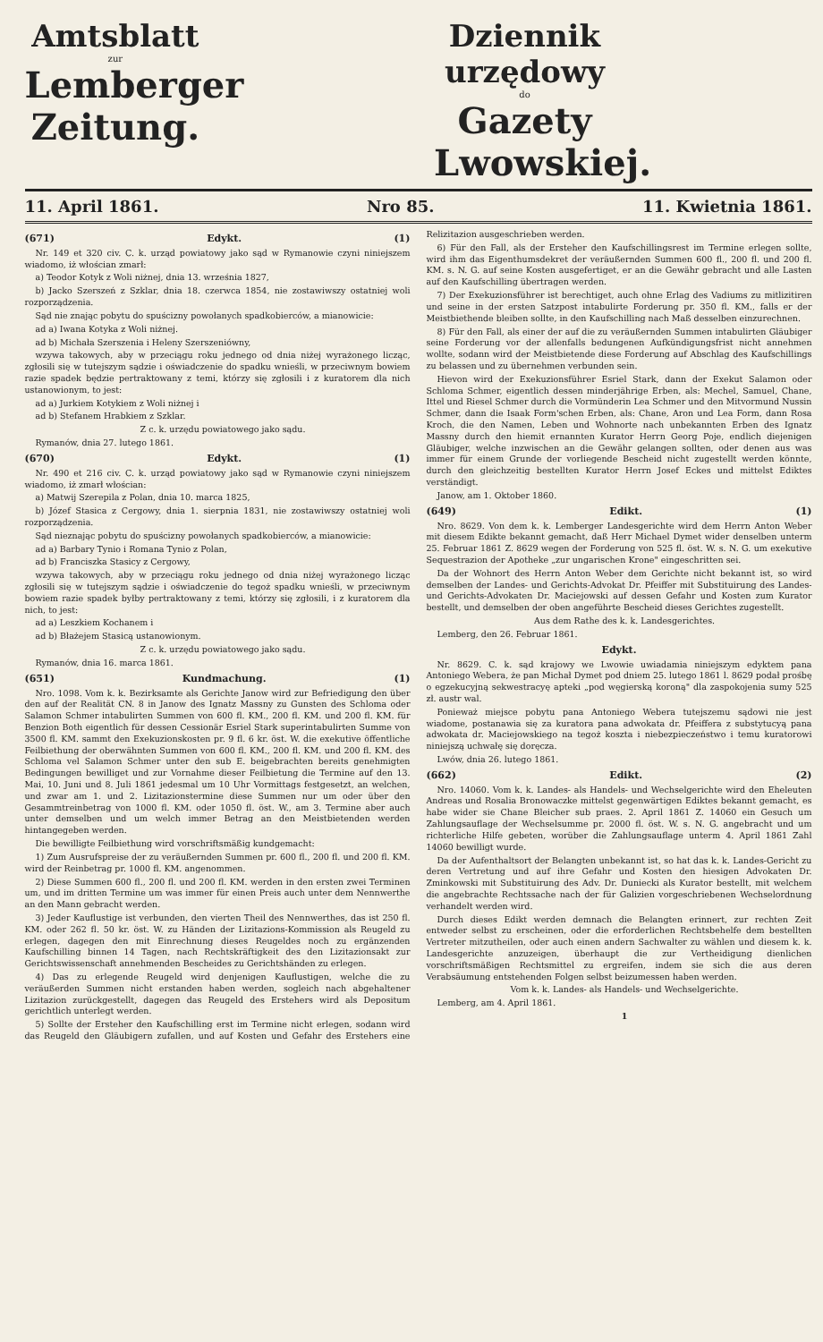Amtsblatt
zur
Lemberger Zeitung.
Dziennik urzędowy
do
Gazety Lwowskiej.
11. April 1861. Nro 85. 11. Kwietnia 1861.
(671) Edykt. (1)
Nr. 149 et 320 civ. C. k. urząd powiatowy jako sąd w Rymanowie czyni niniejszem wiadomo, iż włościan zmarł:
a) Teodor Kotyk z Woli niżnej, dnia 13. września 1827,
b) Jacko Szerszeń z Szklar, dnia 18. czerwca 1854, nie zostawiwszy ostatniej woli rozporządzenia.
Sąd nie znając pobytu do spuścizny powołanych spadkobierców, a mianowicie:
ad a) Iwana Kotyka z Woli niżnej.
ad b) Michała Szerszenia i Heleny Szerszeniówny,
wzywa takowych, aby w przeciągu roku jednego od dnia niżej wyrażonego licząc, zgłosili się w tutejszym sądzie i oświadczenie do spadku wnieśli, w przeciwnym bowiem razie spadek będzie pertraktowany z temi, którzy się zgłosili i z kuratorem dla nich ustanowionym, to jest:
ad a) Jurkiem Kotykiem z Woli niżnej i
ad b) Stefanem Hrabkiem z Szklar.
Z c. k. urzędu powiatowego jako sądu.
Rymanów, dnia 27. lutego 1861.
(670) Edykt. (1)
Nr. 490 et 216 civ. C. k. urząd powiatowy jako sąd w Rymanowie czyni niniejszem wiadomo, iż zmarł włościan:
a) Matwij Szerepila z Polan, dnia 10. marca 1825,
b) Józef Stasica z Cergowy, dnia 1. sierpnia 1831, nie zostawiwszy ostatniej woli rozporządzenia.
Sąd nieznając pobytu do spuścizny powołanych spadkobierców, a mianowicie:
ad a) Barbary Tynio i Romana Tynio z Polan,
ad b) Franciszka Stasicy z Cergowy,
wzywa takowych, aby w przeciągu roku jednego od dnia niżej wyrażonego licząc zgłosili się w tutejszym sądzie i oświadczenie do tegoż spadku wnieśli, w przeciwnym bowiem razie spadek byłby pertraktowany z temi, którzy się zgłosili, i z kuratorem dla nich, to jest:
ad a) Leszkiem Kochanem i
ad b) Błażejem Stasicą ustanowionym.
Z c. k. urzędu powiatowego jako sądu.
Rymanów, dnia 16. marca 1861.
(651) Kundmachung. (1)
Nro. 1098. Vom k. k. Bezirksamte als Gerichte Janow wird zur Befriedigung den über den auf der Realität CN. 8 in Janow des Ignatz Massny zu Gunsten des Schloma oder Salamon Schmer intabulirten Summen von 600 fl. KM., 200 fl. KM. und 200 fl. KM. für Benzion Both eigentlich für dessen Cessionär Esriel Stark superintabulirten Summe von 3500 fl. KM. sammt den Exekuzionskosten pr. 9 fl. 6 kr. öst. W. die exekutive öffentliche Feilbiethung der oberwähnten Summen von 600 fl. KM., 200 fl. KM. und 200 fl. KM. des Schloma vel Salamon Schmer unter den sub E. beigebrachten bereits genehmigten Bedingungen bewilliget und zur Vornahme dieser Feilbietung die Termine auf den 13. Mai, 10. Juni und 8. Juli 1861 jedesmal um 10 Uhr Vormittags festgesetzt, an welchen, und zwar am 1. und 2. Lizitazionstermine diese Summen nur um oder über den Gesammtreinbetrag von 1000 fl. KM. oder 1050 fl. öst. W., am 3. Termine aber auch unter demselben und um welch immer Betrag an den Meistbietenden werden hintangegeben werden.
Die bewilligte Feilbiethung wird vorschriftsmäßig kundgemacht:
1) Zum Ausrufspreise der zu veräußernden Summen pr. 600 fl., 200 fl. und 200 fl. KM. wird der Reinbetrag pr. 1000 fl. KM. angenommen.
2) Diese Summen 600 fl., 200 fl. und 200 fl. KM. werden in den ersten zwei Terminen um, und im dritten Termine um was immer für einen Preis auch unter dem Nennwerthe an den Mann gebracht werden.
3) Jeder Kauflustige ist verbunden, den vierten Theil des Nennwerthes, das ist 250 fl. KM. oder 262 fl. 50 kr. öst. W. zu Händen der Lizitazions-Kommission als Reugeld zu erlegen, dagegen den mit Einrechnung dieses Reugeldes noch zu ergänzenden Kaufschilling binnen 14 Tagen, nach Rechtskräftigkeit des den Lizitazionsakt zur Gerichtswissenschaft annehmenden Bescheides zu Gerichtshänden zu erlegen.
4) Das zu erlegende Reugeld wird denjenigen Kauflustigen, welche die zu veräußerden Summen nicht erstanden haben werden, sogleich nach abgehaltener Lizitazion zurückgestellt, dagegen das Reugeld des Erstehers wird als Depositum gerichtlich unterlegt werden.
5) Sollte der Ersteher den Kaufschilling erst im Termine nicht erlegen, sodann wird das Reugeld den Gläubigern zufallen, und auf Kosten und Gefahr des Erstehers eine Relizitazion ausgeschrieben werden.
6) Für den Fall, als der Ersteher den Kaufschillingsrest im Termine erlegen sollte, wird ihm das Eigenthumsdekret der veräußernden Summen 600 fl., 200 fl. und 200 fl. KM. s. N. G. auf seine Kosten ausgefertiget, er an die Gewähr gebracht und alle Lasten auf den Kaufschilling übertragen werden.
7) Der Exekuzionsführer ist berechtiget, auch ohne Erlag des Vadiums zu mitlizitiren und seine in der ersten Satzpost intabulirte Forderung pr. 350 fl. KM., falls er der Meistbiethende bleiben sollte, in den Kaufschilling nach Maß desselben einzurechnen.
8) Für den Fall, als einer der auf die zu veräußernden Summen intabulirten Gläubiger seine Forderung vor der allenfalls bedungenen Aufkündigungsfrist nicht annehmen wollte, sodann wird der Meistbietende diese Forderung auf Abschlag des Kaufschillings zu belassen und zu übernehmen verbunden sein.
Hievon wird der Exekuzionsführer Esriel Stark, dann der Exekut Salamon oder Schloma Schmer, eigentlich dessen minderjährige Erben, als: Mechel, Samuel, Chane, Ittel und Riesel Schmer durch die Vormünderin Lea Schmer und den Mitvormund Nussin Schmer, dann die Isaak Form'schen Erben, als: Chane, Aron und Lea Form, dann Rosa Kroch, die den Namen, Leben und Wohnorte nach unbekannten Erben des Ignatz Massny durch den hiemit ernannten Kurator Herrn Georg Poje, endlich diejenigen Gläubiger, welche inzwischen an die Gewähr gelangen sollten, oder denen aus was immer für einem Grunde der vorliegende Bescheid nicht zugestellt werden könnte, durch den gleichzeitig bestellten Kurator Herrn Josef Eckes und mittelst Ediktes verständigt.
Janow, am 1. Oktober 1860.
(649) Edikt. (1)
Nro. 8629. Von dem k. k. Lemberger Landesgerichte wird dem Herrn Anton Weber mit diesem Edikte bekannt gemacht, daß Herr Michael Dymet wider denselben unterm 25. Februar 1861 Z. 8629 wegen der Forderung von 525 fl. öst. W. s. N. G. um exekutive Sequestrazion der Apotheke „zur ungarischen Krone" eingeschritten sei.
Da der Wohnort des Herrn Anton Weber dem Gerichte nicht bekannt ist, so wird demselben der Landes- und Gerichts-Advokat Dr. Pfeiffer mit Substituirung des Landes- und Gerichts-Advokaten Dr. Maciejowski auf dessen Gefahr und Kosten zum Kurator bestellt, und demselben der oben angeführte Bescheid dieses Gerichtes zugestellt.
Aus dem Rathe des k. k. Landesgerichtes.
Lemberg, den 26. Februar 1861.
Edykt.
Nr. 8629. C. k. sąd krajowy we Lwowie uwiadamia niniejszym edyktem pana Antoniego Webera, że pan Michał Dymet pod dniem 25. lutego 1861 l. 8629 podał prośbę o egzekucyjną sekwestracyę apteki „pod węgierską koroną" dla zaspokojenia sumy 525 zł. austr wal.
Ponieważ miejsce pobytu pana Antoniego Webera tutejszemu sądowi nie jest wiadome, postanawia się za kuratora pana adwokata dr. Pfeiffera z substytucyą pana adwokata dr. Maciejowskiego na tegoż koszta i niebezpieczeństwo i temu kuratorowi niniejszą uchwałę się doręcza.
Lwów, dnia 26. lutego 1861.
(662) Edikt. (2)
Nro. 14060. Vom k. k. Landes- als Handels- und Wechselgerichte wird den Eheleuten Andreas und Rosalia Bronowaczke mittelst gegenwärtigen Ediktes bekannt gemacht, es habe wider sie Chane Bleicher sub praes. 2. April 1861 Z. 14060 ein Gesuch um Zahlungsauflage der Wechselsumme pr. 2000 fl. öst. W. s. N. G. angebracht und um richterliche Hilfe gebeten, worüber die Zahlungsauflage unterm 4. April 1861 Zahl 14060 bewilligt wurde.
Da der Aufenthaltsort der Belangten unbekannt ist, so hat das k. k. Landes-Gericht zu deren Vertretung und auf ihre Gefahr und Kosten den hiesigen Advokaten Dr. Zminkowski mit Substituirung des Adv. Dr. Duniecki als Kurator bestellt, mit welchem die angebrachte Rechtssache nach der für Galizien vorgeschriebenen Wechselordnung verhandelt werden wird.
Durch dieses Edikt werden demnach die Belangten erinnert, zur rechten Zeit entweder selbst zu erscheinen, oder die erforderlichen Rechtsbehelfe dem bestellten Vertreter mitzutheilen, oder auch einen andern Sachwalter zu wählen und diesem k. k. Landesgerichte anzuzeigen, überhaupt die zur Vertheidigung dienlichen vorschriftsmäßigen Rechtsmittel zu ergreifen, indem sie sich die aus deren Verabsäumung entstehenden Folgen selbst beizumessen haben werden.
Vom k. k. Landes- als Handels- und Wechselgerichte.
Lemberg, am 4. April 1861.
1